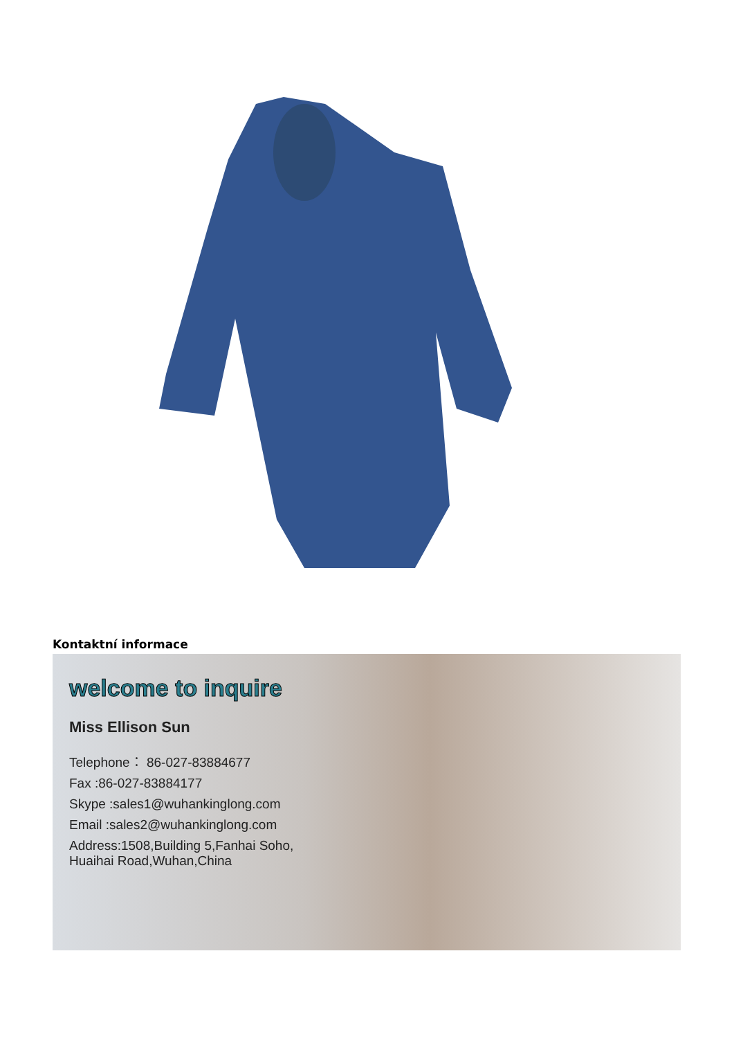Kontaktní informace
welcome to inquire
Miss Ellison Sun
Telephone： 86-027-83884677
Fax :86-027-83884177
Skype :sales1@wuhankinglong.com
Email :sales2@wuhankinglong.com
Address:1508,Building 5,Fanhai Soho,
Huaihai Road,Wuhan,China